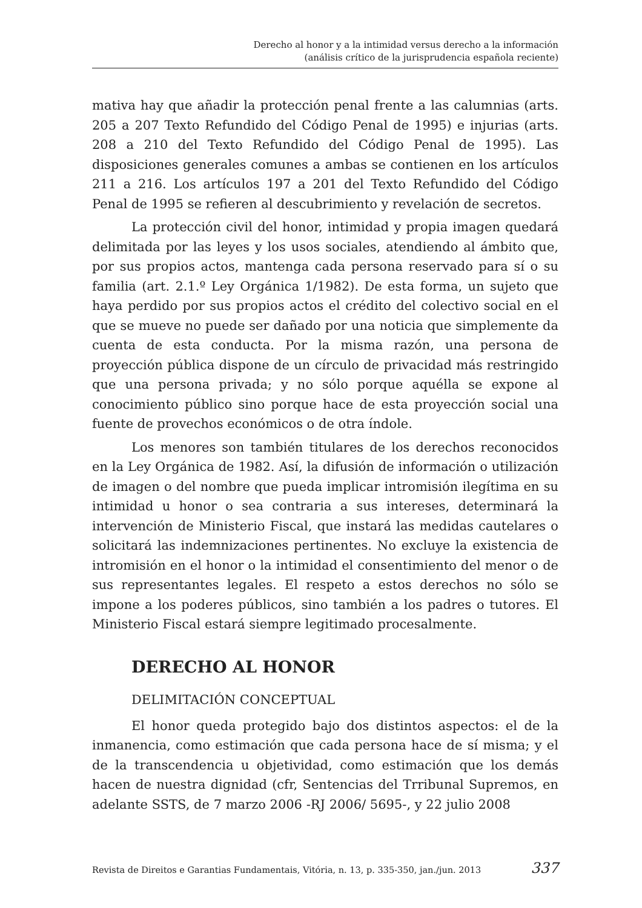Derecho al honor y a la intimidad versus derecho a la información
(análisis crítico de la jurisprudencia española reciente)
mativa hay que añadir la protección penal frente a las calumnias (arts. 205 a 207 Texto Refundido del Código Penal de 1995) e injurias (arts. 208 a 210 del Texto Refundido del Código Penal de 1995). Las disposiciones generales comunes a ambas se contienen en los artículos 211 a 216. Los artículos 197 a 201 del Texto Refundido del Código Penal de 1995 se refieren al descubrimiento y revelación de secretos.
La protección civil del honor, intimidad y propia imagen quedará delimitada por las leyes y los usos sociales, atendiendo al ámbito que, por sus propios actos, mantenga cada persona reservado para sí o su familia (art. 2.1.º Ley Orgánica 1/1982). De esta forma, un sujeto que haya perdido por sus propios actos el crédito del colectivo social en el que se mueve no puede ser dañado por una noticia que simplemente da cuenta de esta conducta. Por la misma razón, una persona de proyección pública dispone de un círculo de privacidad más restringido que una persona privada; y no sólo porque aquélla se expone al conocimiento público sino porque hace de esta proyección social una fuente de provechos económicos o de otra índole.
Los menores son también titulares de los derechos reconocidos en la Ley Orgánica de 1982. Así, la difusión de información o utilización de imagen o del nombre que pueda implicar intromisión ilegítima en su intimidad u honor o sea contraria a sus intereses, determinará la intervención de Ministerio Fiscal, que instará las medidas cautelares o solicitará las indemnizaciones pertinentes. No excluye la existencia de intromisión en el honor o la intimidad el consentimiento del menor o de sus representantes legales. El respeto a estos derechos no sólo se impone a los poderes públicos, sino también a los padres o tutores. El Ministerio Fiscal estará siempre legitimado procesalmente.
DERECHO AL HONOR
DELIMITACIÓN CONCEPTUAL
El honor queda protegido bajo dos distintos aspectos: el de la inmanencia, como estimación que cada persona hace de sí misma; y el de la transcendencia u objetividad, como estimación que los demás hacen de nuestra dignidad (cfr, Sentencias del Trribunal Supremos, en adelante SSTS, de 7 marzo 2006 -RJ 2006/ 5695-, y 22 julio 2008
Revista de Direitos e Garantias Fundamentais, Vitória, n. 13, p. 335-350, jan./jun. 2013 337